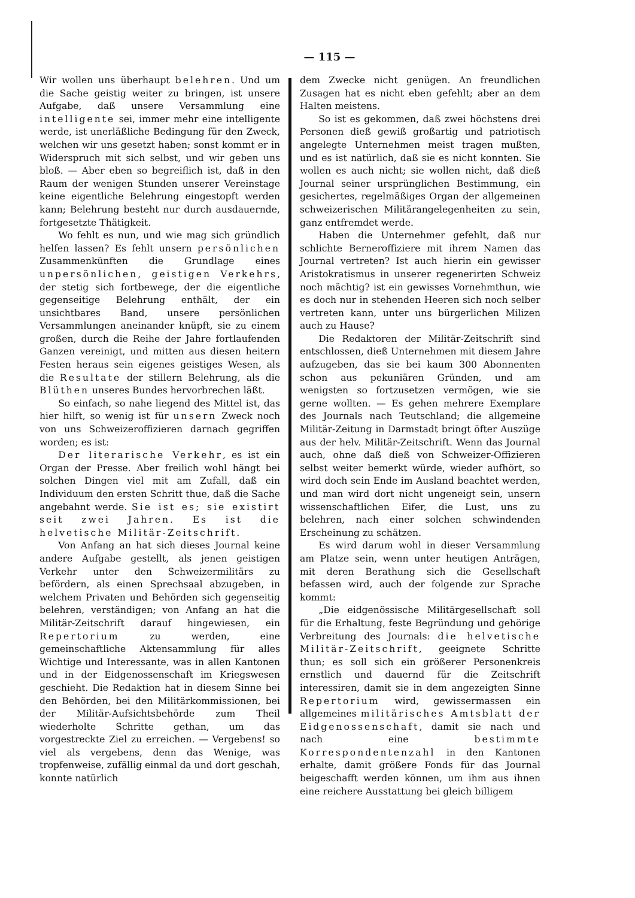— 115 —
Wir wollen uns überhaupt belehren. Und um die Sache geistig weiter zu bringen, ist unsere Aufgabe, daß unsere Versammlung eine intelligente sei, immer mehr eine intelligente werde, ist unerläßliche Bedingung für den Zweck, welchen wir uns gesetzt haben; sonst kommt er in Widerspruch mit sich selbst, und wir geben uns bloß. — Aber eben so begreiflich ist, daß in den Raum der wenigen Stunden unserer Vereinstage keine eigentliche Belehrung eingestopft werden kann; Belehrung besteht nur durch ausdauernde, fortgesetzte Thätigkeit.
Wo fehlt es nun, und wie mag sich gründlich helfen lassen? Es fehlt unsern persönlichen Zusammenkünften die Grundlage eines unpersönlichen, geistigen Verkehrs, der stetig sich fortbewege, der die eigentliche gegenseitige Belehrung enthält, der ein unsichtbares Band, unsere persönlichen Versammlungen aneinander knüpft, sie zu einem großen, durch die Reihe der Jahre fortlaufenden Ganzen vereinigt, und mitten aus diesen heitern Festen heraus sein eigenes geistiges Wesen, als die Resultate der stillern Belehrung, als die Blüthen unseres Bundes hervorbrechen läßt.
So einfach, so nahe liegend des Mittel ist, das hier hilft, so wenig ist für unsern Zweck noch von uns Schweizeroffizieren darnach gegriffen worden; es ist:
Der literarische Verkehr, es ist ein Organ der Presse. Aber freilich wohl hängt bei solchen Dingen viel mit am Zufall, daß ein Individuum den ersten Schritt thue, daß die Sache angebahnt werde. Sie ist es; sie existirt seit zwei Jahren. Es ist die helvetische Militär-Zeitschrift.
Von Anfang an hat sich dieses Journal keine andere Aufgabe gestellt, als jenen geistigen Verkehr unter den Schweizermilitärs zu befördern, als einen Sprechsaal abzugeben, in welchem Privaten und Behörden sich gegenseitig belehren, verständigen; von Anfang an hat die Militär-Zeitschrift darauf hingewiesen, ein Repertorium zu werden, eine gemeinschaftliche Aktensammlung für alles Wichtige und Interessante, was in allen Kantonen und in der Eidgenossenschaft im Kriegswesen geschieht. Die Redaktion hat in diesem Sinne bei den Behörden, bei den Militärkommissionen, bei der Militär-Aufsichtsbehörde zum Theil wiederholte Schritte gethan, um das vorgestreckte Ziel zu erreichen. — Vergebens! so viel als vergebens, denn das Wenige, was tropfenweise, zufällig einmal da und dort geschah, konnte natürlich
dem Zwecke nicht genügen. An freundlichen Zusagen hat es nicht eben gefehlt; aber an dem Halten meistens.
So ist es gekommen, daß zwei höchstens drei Personen dieß gewiß großartig und patriotisch angelegte Unternehmen meist tragen mußten, und es ist natürlich, daß sie es nicht konnten. Sie wollen es auch nicht; sie wollen nicht, daß dieß Journal seiner ursprünglichen Bestimmung, ein gesichertes, regelmäßiges Organ der allgemeinen schweizerischen Militärangelegenheiten zu sein, ganz entfremdet werde.
Haben die Unternehmer gefehlt, daß nur schlichte Berneroffiziere mit ihrem Namen das Journal vertreten? Ist auch hierin ein gewisser Aristokratismus in unserer regenerirten Schweiz noch mächtig? ist ein gewisses Vornehmthun, wie es doch nur in stehenden Heeren sich noch selber vertreten kann, unter uns bürgerlichen Milizen auch zu Hause?
Die Redaktoren der Militär-Zeitschrift sind entschlossen, dieß Unternehmen mit diesem Jahre aufzugeben, das sie bei kaum 300 Abonnenten schon aus pekuniären Gründen, und am wenigsten so fortzusetzen vermögen, wie sie gerne wollten. — Es gehen mehrere Exemplare des Journals nach Teutschland; die allgemeine Militär-Zeitung in Darmstadt bringt öfter Auszüge aus der helv. Militär-Zeitschrift. Wenn das Journal auch, ohne daß dieß von Schweizer-Offizieren selbst weiter bemerkt würde, wieder aufhört, so wird doch sein Ende im Ausland beachtet werden, und man wird dort nicht ungeneigt sein, unsern wissenschaftlichen Eifer, die Lust, uns zu belehren, nach einer solchen schwindenden Erscheinung zu schätzen.
Es wird darum wohl in dieser Versammlung am Platze sein, wenn unter heutigen Anträgen, mit deren Berathung sich die Gesellschaft befassen wird, auch der folgende zur Sprache kommt:
„Die eidgenössische Militärgesellschaft soll für die Erhaltung, feste Begründung und gehörige Verbreitung des Journals: die helvetische Militär-Zeitschrift, geeignete Schritte thun; es soll sich ein größerer Personenkreis ernstlich und dauernd für die Zeitschrift interessiren, damit sie in dem angezeigten Sinne Repertorium wird, gewissermassen ein allgemeines militärisches Amtsblatt der Eidgenossenschaft, damit sie nach und nach eine bestimmte Korrespondentenzahl in den Kantonen erhalte, damit größere Fonds für das Journal beigeschafft werden können, um ihm aus ihnen eine reichere Ausstattung bei gleich billigem